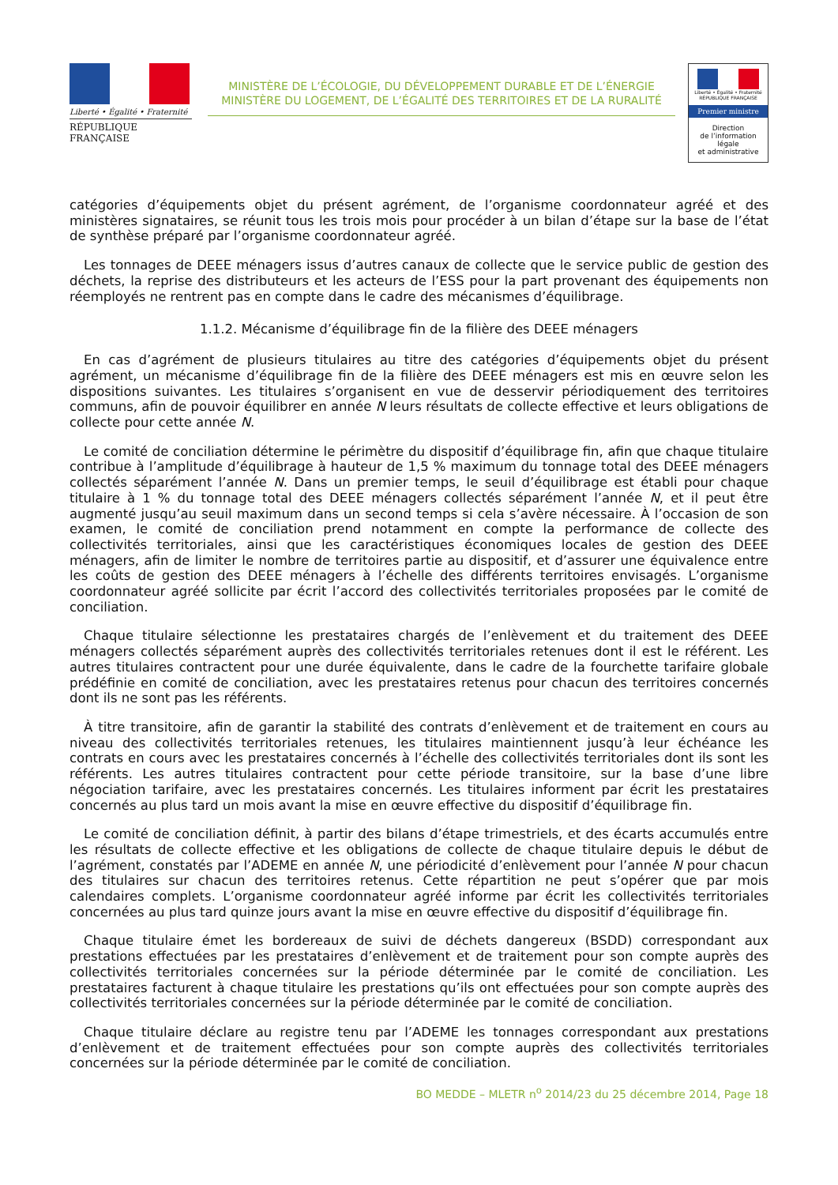Liberté • Égalité • Fraternité
RÉPUBLIQUE FRANÇAISE
MINISTÈRE DE L’ÉCOLOGIE, DU DÉVELOPPEMENT DURABLE ET DE L’ÉNERGIE
MINISTÈRE DU LOGEMENT, DE L’ÉGALITÉ DES TERRITOIRES ET DE LA RURALITÉ
Liberté • Égalité • Fraternité
RÉPUBLIQUE FRANÇAISE
Premier ministre
Direction
de l’information
légale
et administrative
catégories d’équipements objet du présent agrément, de l’organisme coordonnateur agréé et des ministères signataires, se réunit tous les trois mois pour procéder à un bilan d’étape sur la base de l’état de synthèse préparé par l’organisme coordonnateur agréé.
Les tonnages de DEEE ménagers issus d’autres canaux de collecte que le service public de gestion des déchets, la reprise des distributeurs et les acteurs de l’ESS pour la part provenant des équipements non réemployés ne rentrent pas en compte dans le cadre des mécanismes d’équilibrage.
1.1.2. Mécanisme d’équilibrage fin de la filière des DEEE ménagers
En cas d’agrément de plusieurs titulaires au titre des catégories d’équipements objet du présent agrément, un mécanisme d’équilibrage fin de la filière des DEEE ménagers est mis en œuvre selon les dispositions suivantes. Les titulaires s’organisent en vue de desservir périodiquement des territoires communs, afin de pouvoir équilibrer en année N leurs résultats de collecte effective et leurs obligations de collecte pour cette année N.
Le comité de conciliation détermine le périmètre du dispositif d’équilibrage fin, afin que chaque titulaire contribue à l’amplitude d’équilibrage à hauteur de 1,5 % maximum du tonnage total des DEEE ménagers collectés séparément l’année N. Dans un premier temps, le seuil d’équilibrage est établi pour chaque titulaire à 1 % du tonnage total des DEEE ménagers collectés séparément l’année N, et il peut être augmenté jusqu’au seuil maximum dans un second temps si cela s’avère nécessaire. À l’occasion de son examen, le comité de conciliation prend notamment en compte la performance de collecte des collectivités territoriales, ainsi que les caractéristiques économiques locales de gestion des DEEE ménagers, afin de limiter le nombre de territoires partie au dispositif, et d’assurer une équivalence entre les coûts de gestion des DEEE ménagers à l’échelle des différents territoires envisagés. L’organisme coordonnateur agréé sollicite par écrit l’accord des collectivités territoriales proposées par le comité de conciliation.
Chaque titulaire sélectionne les prestataires chargés de l’enlèvement et du traitement des DEEE ménagers collectés séparément auprès des collectivités territoriales retenues dont il est le référent. Les autres titulaires contractent pour une durée équivalente, dans le cadre de la fourchette tarifaire globale prédéfinie en comité de conciliation, avec les prestataires retenus pour chacun des territoires concernés dont ils ne sont pas les référents.
À titre transitoire, afin de garantir la stabilité des contrats d’enlèvement et de traitement en cours au niveau des collectivités territoriales retenues, les titulaires maintiennent jusqu’à leur échéance les contrats en cours avec les prestataires concernés à l’échelle des collectivités territoriales dont ils sont les référents. Les autres titulaires contractent pour cette période transitoire, sur la base d’une libre négociation tarifaire, avec les prestataires concernés. Les titulaires informent par écrit les prestataires concernés au plus tard un mois avant la mise en œuvre effective du dispositif d’équilibrage fin.
Le comité de conciliation définit, à partir des bilans d’étape trimestriels, et des écarts accumulés entre les résultats de collecte effective et les obligations de collecte de chaque titulaire depuis le début de l’agrément, constatés par l’ADEME en année N, une périodicité d’enlèvement pour l’année N pour chacun des titulaires sur chacun des territoires retenus. Cette répartition ne peut s’opérer que par mois calendaires complets. L’organisme coordonnateur agréé informe par écrit les collectivités territoriales concernées au plus tard quinze jours avant la mise en œuvre effective du dispositif d’équilibrage fin.
Chaque titulaire émet les bordereaux de suivi de déchets dangereux (BSDD) correspondant aux prestations effectuées par les prestataires d’enlèvement et de traitement pour son compte auprès des collectivités territoriales concernées sur la période déterminée par le comité de conciliation. Les prestataires facturent à chaque titulaire les prestations qu’ils ont effectuées pour son compte auprès des collectivités territoriales concernées sur la période déterminée par le comité de conciliation.
Chaque titulaire déclare au registre tenu par l’ADEME les tonnages correspondant aux prestations d’enlèvement et de traitement effectuées pour son compte auprès des collectivités territoriales concernées sur la période déterminée par le comité de conciliation.
BO MEDDE – MLETR n<sup>o</sup> 2014/23 du 25 décembre 2014, Page 18